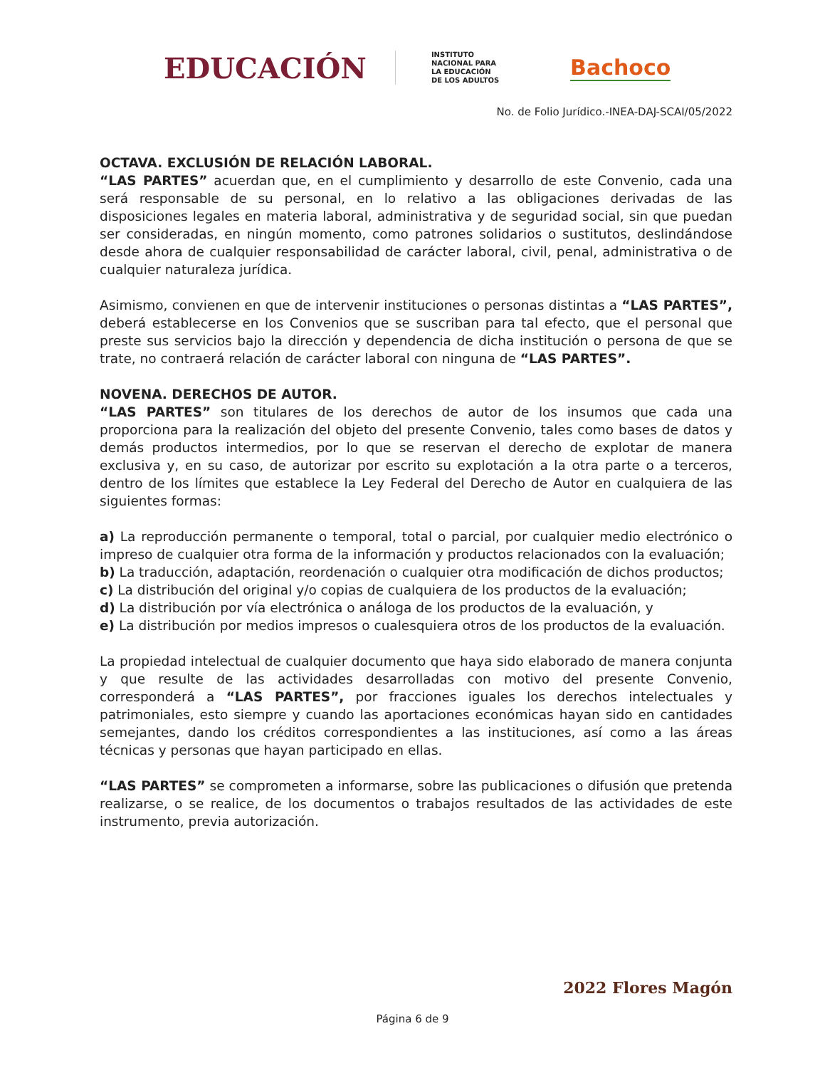EDUCACIÓN INSTITUTO
NACIONAL PARA
LA EDUCACIÓN
DE LOS ADULTOS Bachoco
No. de Folio Jurídico.-INEA-DAJ-SCAI/05/2022
OCTAVA. EXCLUSIÓN DE RELACIÓN LABORAL.
“LAS PARTES” acuerdan que, en el cumplimiento y desarrollo de este Convenio, cada una será responsable de su personal, en lo relativo a las obligaciones derivadas de las disposiciones legales en materia laboral, administrativa y de seguridad social, sin que puedan ser consideradas, en ningún momento, como patrones solidarios o sustitutos, deslindándose desde ahora de cualquier responsabilidad de carácter laboral, civil, penal, administrativa o de cualquier naturaleza jurídica.
Asimismo, convienen en que de intervenir instituciones o personas distintas a “LAS PARTES”, deberá establecerse en los Convenios que se suscriban para tal efecto, que el personal que preste sus servicios bajo la dirección y dependencia de dicha institución o persona de que se trate, no contraerá relación de carácter laboral con ninguna de “LAS PARTES”.
NOVENA. DERECHOS DE AUTOR.
“LAS PARTES” son titulares de los derechos de autor de los insumos que cada una proporciona para la realización del objeto del presente Convenio, tales como bases de datos y demás productos intermedios, por lo que se reservan el derecho de explotar de manera exclusiva y, en su caso, de autorizar por escrito su explotación a la otra parte o a terceros, dentro de los límites que establece la Ley Federal del Derecho de Autor en cualquiera de las siguientes formas:
a) La reproducción permanente o temporal, total o parcial, por cualquier medio electrónico o impreso de cualquier otra forma de la información y productos relacionados con la evaluación;
b) La traducción, adaptación, reordenación o cualquier otra modificación de dichos productos;
c) La distribución del original y/o copias de cualquiera de los productos de la evaluación;
d) La distribución por vía electrónica o análoga de los productos de la evaluación, y
e) La distribución por medios impresos o cualesquiera otros de los productos de la evaluación.
La propiedad intelectual de cualquier documento que haya sido elaborado de manera conjunta y que resulte de las actividades desarrolladas con motivo del presente Convenio, corresponderá a “LAS PARTES”, por fracciones iguales los derechos intelectuales y patrimoniales, esto siempre y cuando las aportaciones económicas hayan sido en cantidades semejantes, dando los créditos correspondientes a las instituciones, así como a las áreas técnicas y personas que hayan participado en ellas.
“LAS PARTES” se comprometen a informarse, sobre las publicaciones o difusión que pretenda realizarse, o se realice, de los documentos o trabajos resultados de las actividades de este instrumento, previa autorización.
2022 Flores Magón
Página 6 de 9